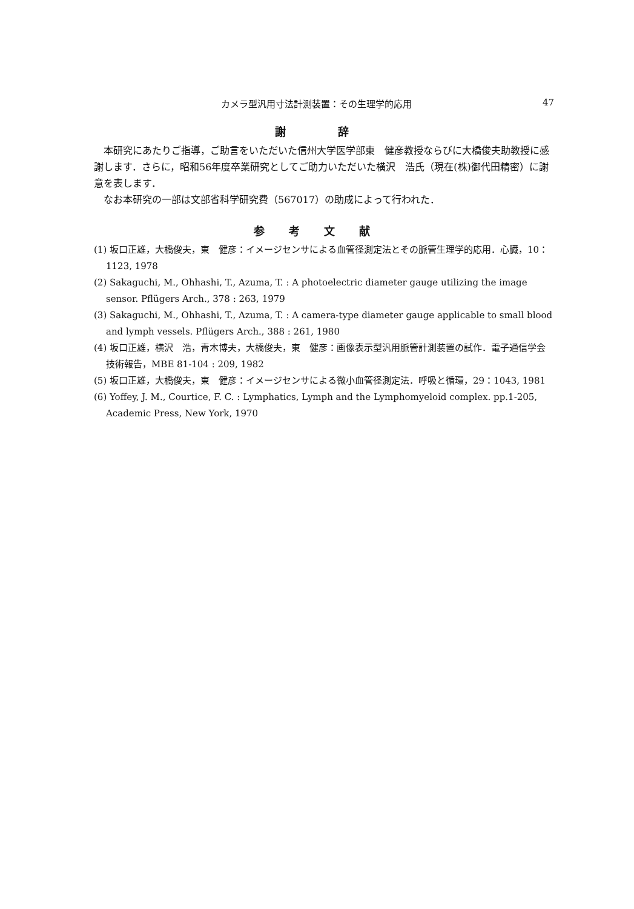カメラ型汎用寸法計測装置：その生理学的応用 47
謝 辞
本研究にあたりご指導，ご助言をいただいた信州大学医学部東　健彦教授ならびに大橋俊夫助教授に感謝します．さらに，昭和56年度卒業研究としてご助力いただいた横沢　浩氏（現在(株)御代田精密）に謝意を表します．
なお本研究の一部は文部省科学研究費（567017）の助成によって行われた．
参考文献
(1) 坂口正雄，大橋俊夫，東　健彦：イメージセンサによる血管径測定法とその脈管生理学的応用．心臓，10：1123, 1978
(2) Sakaguchi, M., Ohhashi, T., Azuma, T. : A photoelectric diameter gauge utilizing the image sensor. Pflügers Arch., 378 : 263, 1979
(3) Sakaguchi, M., Ohhashi, T., Azuma, T. : A camera-type diameter gauge applicable to small blood and lymph vessels. Pflügers Arch., 388 : 261, 1980
(4) 坂口正雄，横沢　浩，青木博夫，大橋俊夫，東　健彦：画像表示型汎用脈管計測装置の試作．電子通信学会技術報告，MBE 81-104 : 209, 1982
(5) 坂口正雄，大橋俊夫，東　健彦：イメージセンサによる微小血管径測定法．呼吸と循環，29：1043, 1981
(6) Yoffey, J. M., Courtice, F. C. : Lymphatics, Lymph and the Lymphomyeloid complex. pp.1-205, Academic Press, New York, 1970